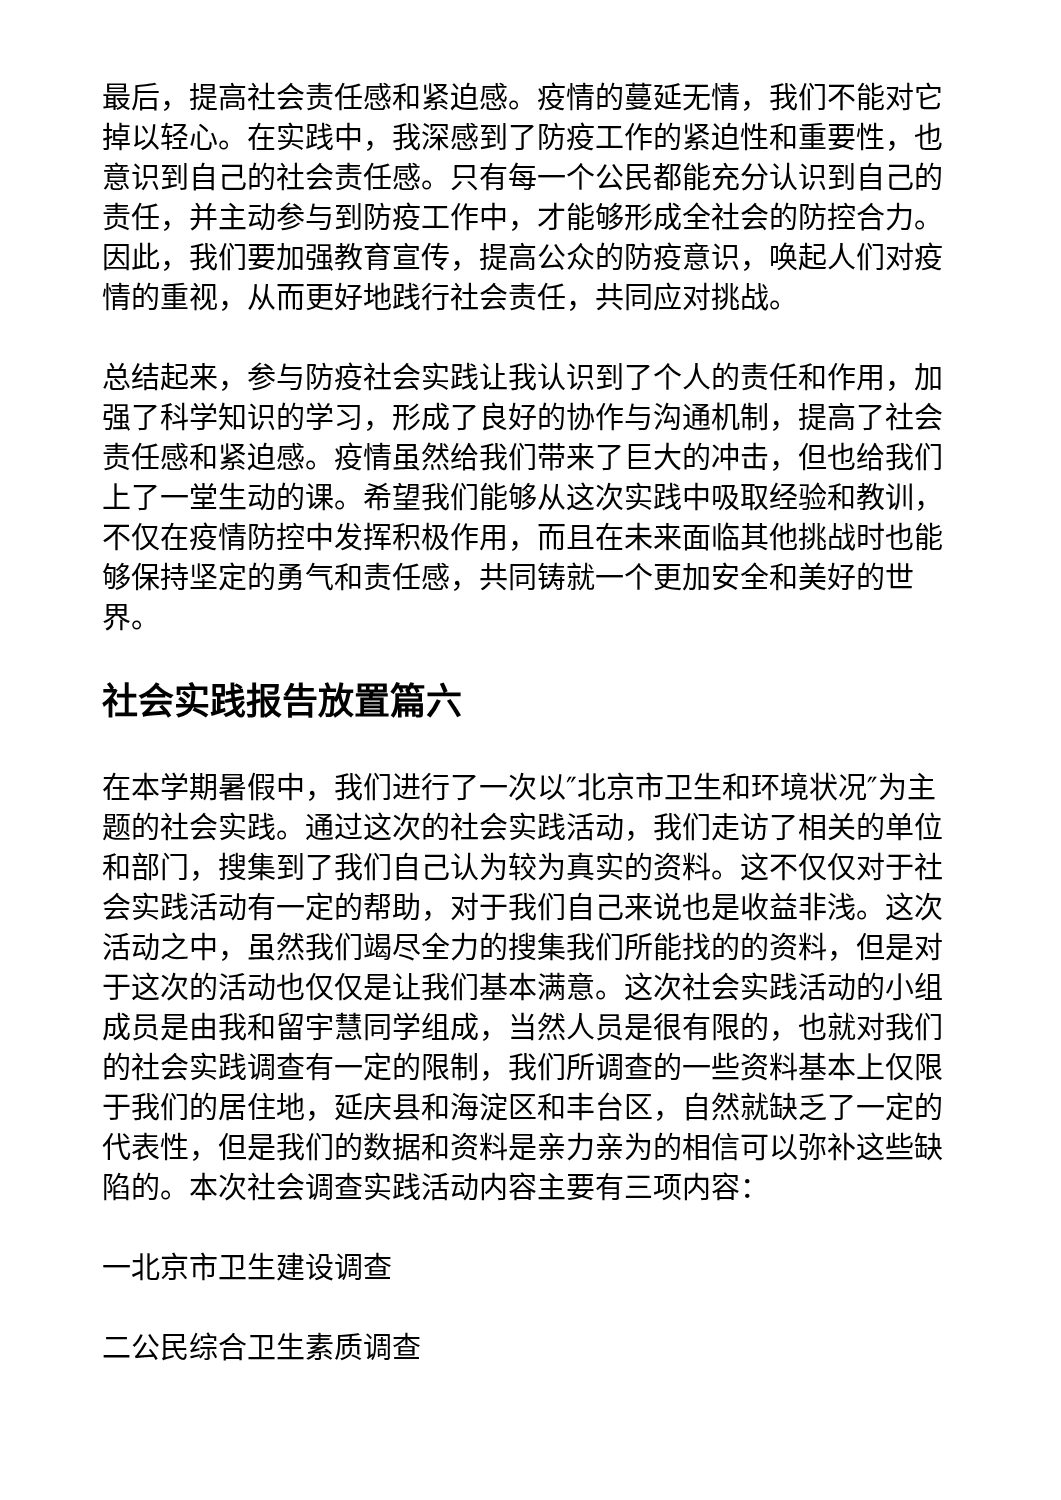最后，提高社会责任感和紧迫感。疫情的蔓延无情，我们不能对它掉以轻心。在实践中，我深感到了防疫工作的紧迫性和重要性，也意识到自己的社会责任感。只有每一个公民都能充分认识到自己的责任，并主动参与到防疫工作中，才能够形成全社会的防控合力。因此，我们要加强教育宣传，提高公众的防疫意识，唤起人们对疫情的重视，从而更好地践行社会责任，共同应对挑战。
总结起来，参与防疫社会实践让我认识到了个人的责任和作用，加强了科学知识的学习，形成了良好的协作与沟通机制，提高了社会责任感和紧迫感。疫情虽然给我们带来了巨大的冲击，但也给我们上了一堂生动的课。希望我们能够从这次实践中吸取经验和教训，不仅在疫情防控中发挥积极作用，而且在未来面临其他挑战时也能够保持坚定的勇气和责任感，共同铸就一个更加安全和美好的世界。
社会实践报告放置篇六
在本学期暑假中，我们进行了一次以″北京市卫生和环境状况″为主题的社会实践。通过这次的社会实践活动，我们走访了相关的单位和部门，搜集到了我们自己认为较为真实的资料。这不仅仅对于社会实践活动有一定的帮助，对于我们自己来说也是收益非浅。这次活动之中，虽然我们竭尽全力的搜集我们所能找的的资料，但是对于这次的活动也仅仅是让我们基本满意。这次社会实践活动的小组成员是由我和留宇慧同学组成，当然人员是很有限的，也就对我们的社会实践调查有一定的限制，我们所调查的一些资料基本上仅限于我们的居住地，延庆县和海淀区和丰台区，自然就缺乏了一定的代表性，但是我们的数据和资料是亲力亲为的相信可以弥补这些缺陷的。本次社会调查实践活动内容主要有三项内容：
一北京市卫生建设调查
二公民综合卫生素质调查